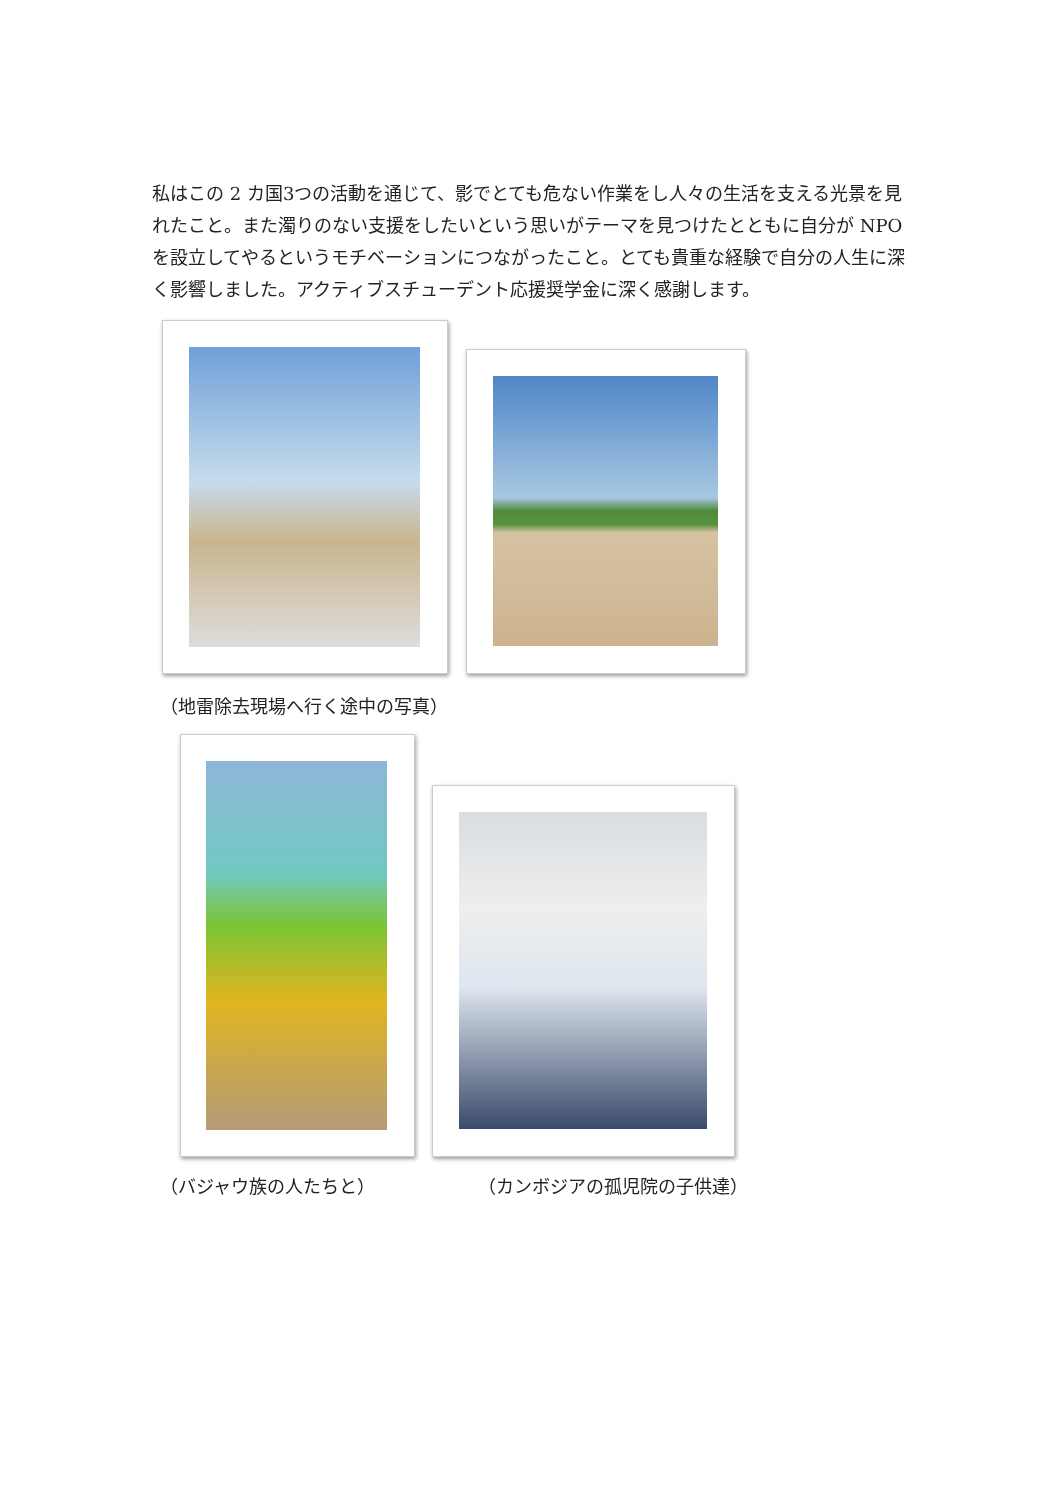私はこの 2 カ国3つの活動を通じて、影でとても危ない作業をし人々の生活を支える光景を見れたこと。また濁りのない支援をしたいという思いがテーマを見つけたとともに自分が NPO を設立してやるというモチベーションにつながったこと。とても貴重な経験で自分の人生に深く影響しました。アクティブスチューデント応援奨学金に深く感謝します。
（地雷除去現場へ行く途中の写真）
（バジャウ族の人たちと） （カンボジアの孤児院の子供達）